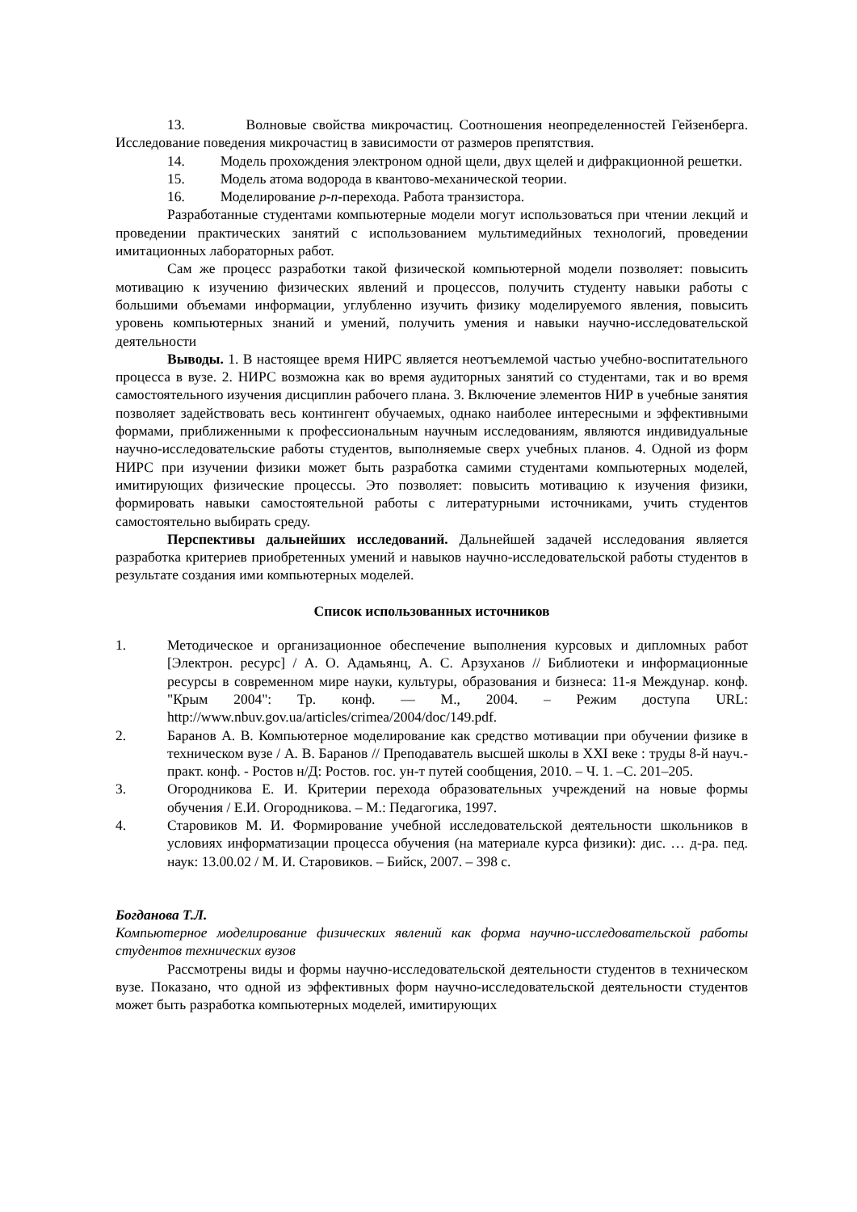13. Волновые свойства микрочастиц. Соотношения неопределенностей Гейзенберга. Исследование поведения микрочастиц в зависимости от размеров препятствия.
14. Модель прохождения электроном одной щели, двух щелей и дифракционной решетки.
15. Модель атома водорода в квантово-механической теории.
16. Моделирование p-n-перехода. Работа транзистора.
Разработанные студентами компьютерные модели могут использоваться при чтении лекций и проведении практических занятий с использованием мультимедийных технологий, проведении имитационных лабораторных работ.
Сам же процесс разработки такой физической компьютерной модели позволяет: повысить мотивацию к изучению физических явлений и процессов, получить студенту навыки работы с большими объемами информации, углубленно изучить физику моделируемого явления, повысить уровень компьютерных знаний и умений, получить умения и навыки научно-исследовательской деятельности
Выводы. 1. В настоящее время НИРС является неотъемлемой частью учебно-воспитательного процесса в вузе. 2. НИРС возможна как во время аудиторных занятий со студентами, так и во время самостоятельного изучения дисциплин рабочего плана. 3. Включение элементов НИР в учебные занятия позволяет задействовать весь контингент обучаемых, однако наиболее интересными и эффективными формами, приближенными к профессиональным научным исследованиям, являются индивидуальные научно-исследовательские работы студентов, выполняемые сверх учебных планов. 4. Одной из форм НИРС при изучении физики может быть разработка самими студентами компьютерных моделей, имитирующих физические процессы. Это позволяет: повысить мотивацию к изучения физики, формировать навыки самостоятельной работы с литературными источниками, учить студентов самостоятельно выбирать среду.
Перспективы дальнейших исследований. Дальнейшей задачей исследования является разработка критериев приобретенных умений и навыков научно-исследовательской работы студентов в результате создания ими компьютерных моделей.
Список использованных источников
1. Методическое и организационное обеспечение выполнения курсовых и дипломных работ [Электрон. ресурс] / А. О. Адамьянц, А. С. Арзуханов // Библиотеки и информационные ресурсы в современном мире науки, культуры, образования и бизнеса: 11-я Междунар. конф. "Крым 2004": Тр. конф. — М., 2004. – Режим доступа URL: http://www.nbuv.gov.ua/articles/crimea/2004/doc/149.pdf.
2. Баранов А. В. Компьютерное моделирование как средство мотивации при обучении физике в техническом вузе / А. В. Баранов // Преподаватель высшей школы в XXI веке : труды 8-й науч.-практ. конф. - Ростов н/Д: Ростов. гос. ун-т путей сообщения, 2010. – Ч. 1. –С. 201–205.
3. Огородникова Е. И. Критерии перехода образовательных учреждений на новые формы обучения / Е.И. Огородникова. – М.: Педагогика, 1997.
4. Старовиков М. И. Формирование учебной исследовательской деятельности школьников в условиях информатизации процесса обучения (на материале курса физики): дис. … д-ра. пед. наук: 13.00.02 / М. И. Старовиков. – Бийск, 2007. – 398 с.
Богданова Т.Л.
Компьютерное моделирование физических явлений как форма научно-исследовательской работы студентов технических вузов
Рассмотрены виды и формы научно-исследовательской деятельности студентов в техническом вузе. Показано, что одной из эффективных форм научно-исследовательской деятельности студентов может быть разработка компьютерных моделей, имитирующих